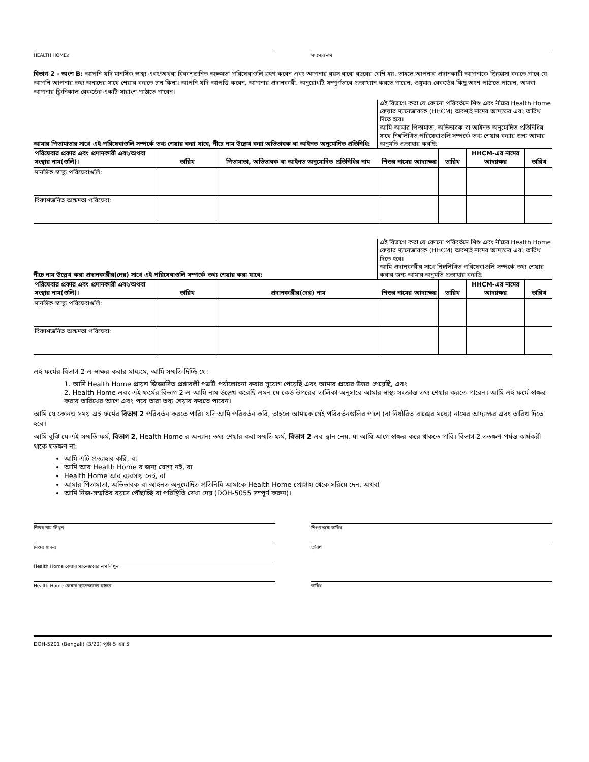HEALTH HOMEর সদস্যের নাম
বিভাগ 2 - অংশ B: আপনি যদি মানসিক স্বাস্থ্য এবং/অথবা বিকাশজনিত অক্ষমতা পরিষেবাগুলি গ্রহণ করেন এবং আপনার বয়স বারো বছরের বেশি হয়, তাহলে আপনার প্রদানকারী আপনাকে জিজ্ঞাসা করতে পারে যে আপনি আপনার তথ্য অন্যদের সাথে শেয়ার করতে চান কিনা। আপনি যদি আপত্তি করেন, আপনার প্রদানকারী: অনুরোধটি সম্পূর্ণভাবে প্রত্যাখ্যান করতে পারেন, শুধুমাত্র রেকর্ডের কিছু অংশ পাঠাতে পারেন, অথবা আপনার ক্লিনিকাল রেকর্ডের একটি সারাংশ পাঠাতে পারেন।
আমার পিতামাতার সাথে এই পরিষেবাগুলি সম্পর্কে তথ্য শেয়ার করা যাবে, নীচে নাম উল্লেখ করা অভিভাবক বা আইনত অনুমোদিত প্রতিনিধি:
এই বিভাগে করা যে কোনো পরিবর্তনে শিশু এবং নীচের Health Home কেয়ার ম্যানেজারকে (HHCM) অবশ্যই নামের আদ্যক্ষর এবং তারিখ দিতে হবে।
আমি আমার পিতামাতা, অভিভাবক বা আইনত অনুমোদিত প্রতিনিধির সাথে নিম্নলিখিত পরিষেবাগুলি সম্পর্কে তথ্য শেয়ার করার জন্য আমার অনুমতি প্রত্যাহার করছি:
| পরিষেবার প্রকার এবং প্রদানকারী এবং/অথবা সংস্থার নাম(গুলি)। | তারিখ | পিতামাতা, অভিভাবক বা আইনত অনুমোদিত প্রতিনিধির নাম | শিশুর নামের আদ্যাক্ষর | তারিখ | HHCM-এর নামের আদ্যাক্ষর | তারিখ |
| --- | --- | --- | --- | --- | --- | --- |
| মানসিক স্বাস্থ্য পরিষেবাগুলি: | | | | | | |
| বিকাশজনিত অক্ষমতা পরিষেবা: | | | | | | |
নীচে নাম উল্লেখ করা প্রদানকারীর(দের) সাথে এই পরিষেবাগুলি সম্পর্কে তথ্য শেয়ার করা যাবে:
এই বিভাগে করা যে কোনো পরিবর্তনে শিশু এবং নীচের Health Home কেয়ার ম্যানেজারকে (HHCM) অবশ্যই নামের আদ্যক্ষর এবং তারিখ দিতে হবে।
আমি প্রদানকারীর সাথে নিম্নলিখিত পরিষেবাগুলি সম্পর্কে তথ্য শেয়ার করার জন্য আমার অনুমতি প্রত্যাহার করছি:
| পরিষেবার প্রকার এবং প্রদানকারী এবং/অথবা সংস্থার নাম(গুলি)। | তারিখ | প্রদানকারীর(দের) নাম | শিশুর নামের আদ্যাক্ষর | তারিখ | HHCM-এর নামের আদ্যাক্ষর | তারিখ |
| --- | --- | --- | --- | --- | --- | --- |
| মানসিক স্বাস্থ্য পরিষেবাগুলি: | | | | | | |
| বিকাশজনিত অক্ষমতা পরিষেবা: | | | | | | |
এই ফর্মের বিভাগ 2-এ স্বাক্ষর করার মাধ্যমে, আমি সম্মতি দিচ্ছি যে:
1. আমি Health Home প্রায়শ জিজ্ঞাসিত প্রশ্নাবলী পত্রটি পর্যালোচনা করার সুযোগ পেয়েছি এবং আমার প্রশ্নের উত্তর পেয়েছি, এবং
2. Health Home এবং এই ফর্মের বিভাগ 2-এ আমি নাম উল্লেখ করেছি এমন যে কেউ উপরের তালিকা অনুসারে আমার স্বাস্থ্য সংক্রান্ত তথ্য শেয়ার করতে পারেন। আমি এই ফর্মে স্বাক্ষর করার তারিখের আগে এবং পরে তারা তথ্য শেয়ার করতে পারেন।
আমি যে কোনও সময় এই ফর্মের বিভাগ 2 পরিবর্তন করতে পারি। যদি আমি পরিবর্তন করি, তাহলে আমাকে সেই পরিবর্তনগুলির পাশে (বা নির্ধারিত বাক্সের মধ্যে) নামের আদ্যাক্ষর এবং তারিখ দিতে হবে।
আমি বুঝি যে এই সম্মতি ফর্ম, বিভাগ 2, Health Home র অন্যান্য তথ্য শেয়ার করা সম্মতি ফর্ম, বিভাগ 2-এর স্থান নেয়, যা আমি আগে স্বাক্ষর করে থাকতে পারি। বিভাগ 2 ততক্ষণ পর্যন্ত কার্যকরী থাকে যতক্ষণ না:
আমি এটি প্রত্যাহার করি, বা
আমি আর Health Home র জন্য যোগ্য নই, বা
Health Home আর ব্যবসায় নেই, বা
আমার পিতামাতা, অভিভাবক বা আইনত অনুমোদিত প্রতিনিধি আমাকে Health Home প্রোগ্রাম থেকে সরিয়ে দেন, অথবা
আমি নিজ-সম্মতির বয়সে পৌঁছাচ্ছি বা পরিস্থিতি দেখা দেয় (DOH-5055 সম্পূর্ণ করুন)।
শিশুর নাম লিখুন শিশুর জন্ম তারিখ
শিশুর স্বাক্ষর তারিখ
Health Home কেয়ার ম্যানেজারের নাম লিখুন
Health Home কেয়ার ম্যানেজারের স্বাক্ষর
তারিখ
DOH-5201 (Bengali) (3/22) পৃষ্ঠা 5 এর 5